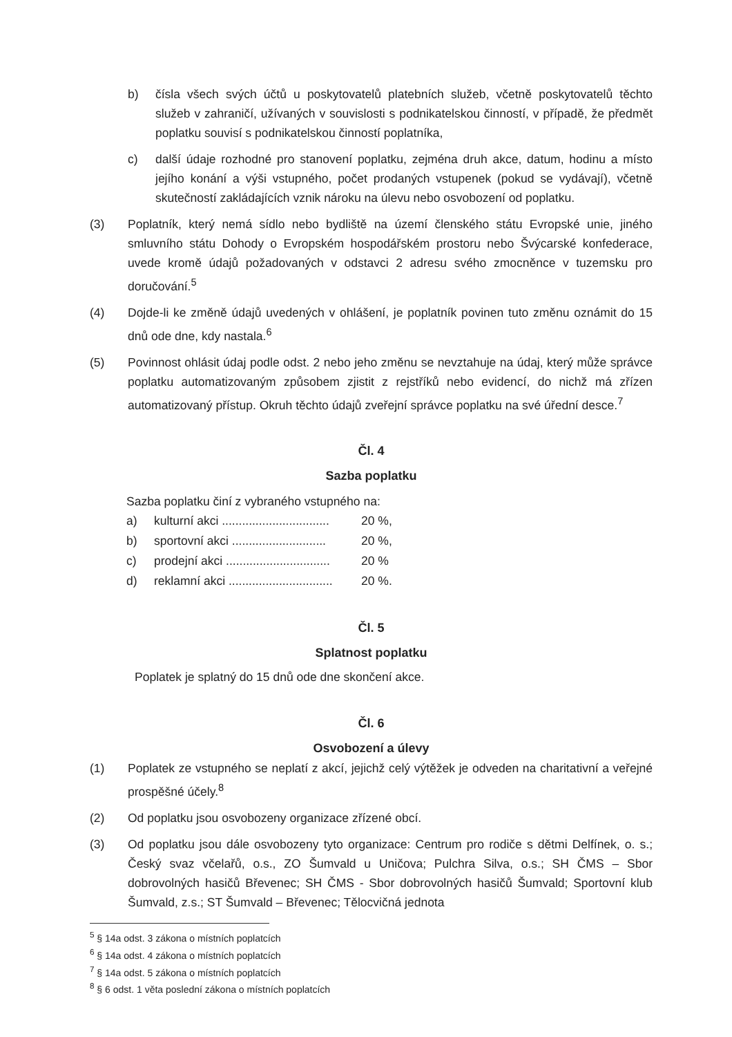b) čísla všech svých účtů u poskytovatelů platebních služeb, včetně poskytovatelů těchto služeb v zahraničí, užívaných v souvislosti s podnikatelskou činností, v případě, že předmět poplatku souvisí s podnikatelskou činností poplatníka,
c) další údaje rozhodné pro stanovení poplatku, zejména druh akce, datum, hodinu a místo jejího konání a výši vstupného, počet prodaných vstupenek (pokud se vydávají), včetně skutečností zakládajících vznik nároku na úlevu nebo osvobození od poplatku.
(3) Poplatník, který nemá sídlo nebo bydliště na území členského státu Evropské unie, jiného smluvního státu Dohody o Evropském hospodářském prostoru nebo Švýcarské konfederace, uvede kromě údajů požadovaných v odstavci 2 adresu svého zmocněnce v tuzemsku pro doručování.<sup>5</sup>
(4) Dojde-li ke změně údajů uvedených v ohlášení, je poplatník povinen tuto změnu oznámit do 15 dnů ode dne, kdy nastala.<sup>6</sup>
(5) Povinnost ohlásit údaj podle odst. 2 nebo jeho změnu se nevztahuje na údaj, který může správce poplatku automatizovaným způsobem zjistit z rejstříků nebo evidencí, do nichž má zřízen automatizovaný přístup. Okruh těchto údajů zveřejní správce poplatku na své úřední desce.<sup>7</sup>
Čl. 4
Sazba poplatku
Sazba poplatku činí z vybraného vstupného na:
a) kulturní akci ................................ 20 %,
b) sportovní akci ............................ 20 %,
c) prodejní akci ............................... 20 %
d) reklamní akci ............................... 20 %.
Čl. 5
Splatnost poplatku
Poplatek je splatný do 15 dnů ode dne skončení akce.
Čl. 6
Osvobození a úlevy
(1) Poplatek ze vstupného se neplatí z akcí, jejichž celý výtěžek je odveden na charitativní a veřejné prospěšné účely.<sup>8</sup>
(2) Od poplatku jsou osvobozeny organizace zřízené obcí.
(3) Od poplatku jsou dále osvobozeny tyto organizace: Centrum pro rodiče s dětmi Delfínek, o. s.; Český svaz včelařů, o.s., ZO Šumvald u Uničova; Pulchra Silva, o.s.; SH ČMS – Sbor dobrovolných hasičů Břevenec; SH ČMS - Sbor dobrovolných hasičů Šumvald; Sportovní klub Šumvald, z.s.; ST Šumvald – Břevenec; Tělocvičná jednota
<sup>5</sup> § 14a odst. 3 zákona o místních poplatcích
<sup>6</sup> § 14a odst. 4 zákona o místních poplatcích
<sup>7</sup> § 14a odst. 5 zákona o místních poplatcích
<sup>8</sup> § 6 odst. 1 věta poslední zákona o místních poplatcích